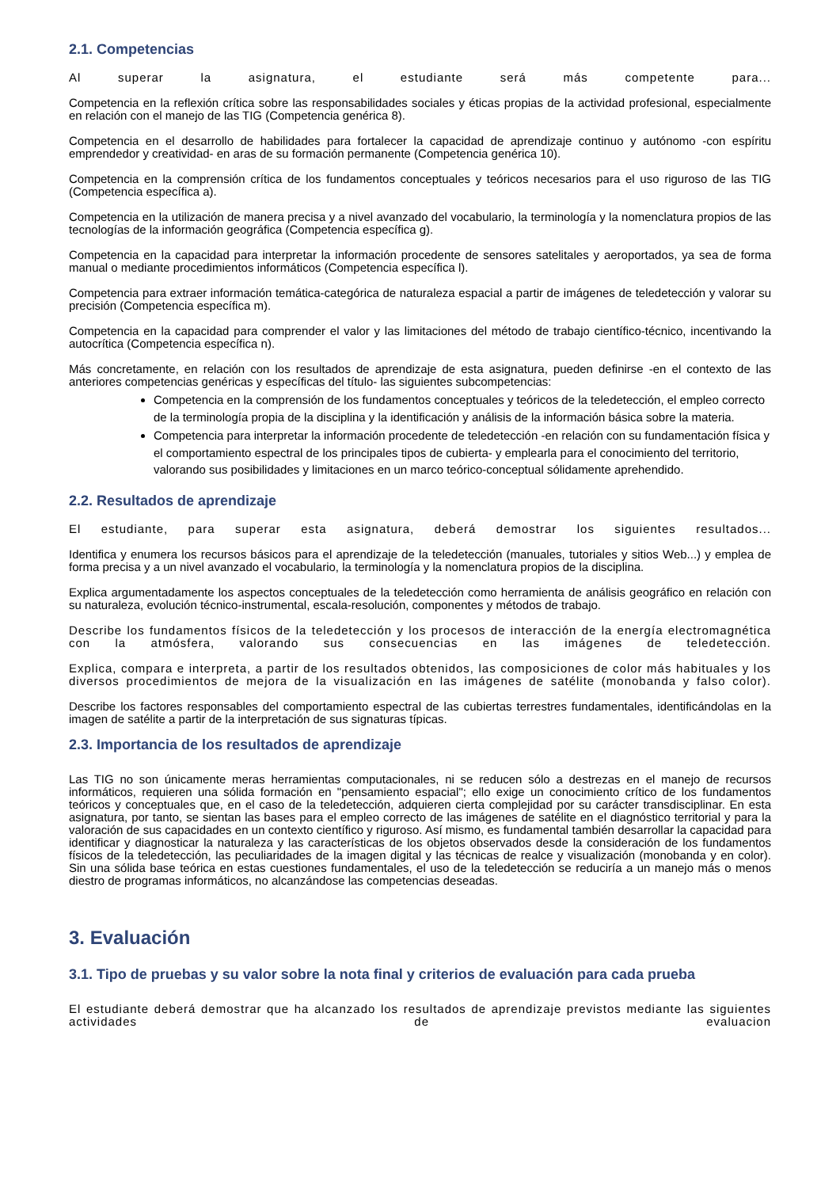2.1. Competencias
Al superar la asignatura, el estudiante será más competente para...
Competencia en la reflexión crítica sobre las responsabilidades sociales y éticas propias de la actividad profesional, especialmente en relación con el manejo de las TIG (Competencia genérica 8).
Competencia en el desarrollo de habilidades para fortalecer la capacidad de aprendizaje continuo y autónomo -con espíritu emprendedor y creatividad- en aras de su formación permanente (Competencia genérica 10).
Competencia en la comprensión crítica de los fundamentos conceptuales y teóricos necesarios para el uso riguroso de las TIG (Competencia específica a).
Competencia en la utilización de manera precisa y a nivel avanzado del vocabulario, la terminología y la nomenclatura propios de las tecnologías de la información geográfica (Competencia específica g).
Competencia en la capacidad para interpretar la información procedente de sensores satelitales y aeroportados, ya sea de forma manual o mediante procedimientos informáticos (Competencia específica l).
Competencia para extraer información temática-categórica de naturaleza espacial a partir de imágenes de teledetección y valorar su precisión (Competencia específica m).
Competencia en la capacidad para comprender el valor y las limitaciones del método de trabajo científico-técnico, incentivando la autocrítica (Competencia específica n).
Más concretamente, en relación con los resultados de aprendizaje de esta asignatura, pueden definirse -en el contexto de las anteriores competencias genéricas y específicas del título- las siguientes subcompetencias:
Competencia en la comprensión de los fundamentos conceptuales y teóricos de la teledetección, el empleo correcto de la terminología propia de la disciplina y la identificación y análisis de la información básica sobre la materia.
Competencia para interpretar la información procedente de teledetección -en relación con su fundamentación física y el comportamiento espectral de los principales tipos de cubierta- y emplearla para el conocimiento del territorio, valorando sus posibilidades y limitaciones en un marco teórico-conceptual sólidamente aprehendido.
2.2. Resultados de aprendizaje
El estudiante, para superar esta asignatura, deberá demostrar los siguientes resultados...
Identifica y enumera los recursos básicos para el aprendizaje de la teledetección (manuales, tutoriales y sitios Web...) y emplea de forma precisa y a un nivel avanzado el vocabulario, la terminología y la nomenclatura propios de la disciplina.
Explica argumentadamente los aspectos conceptuales de la teledetección como herramienta de análisis geográfico en relación con su naturaleza, evolución técnico-instrumental, escala-resolución, componentes y métodos de trabajo.
Describe los fundamentos físicos de la teledetección y los procesos de interacción de la energía electromagnética con la atmósfera, valorando sus consecuencias en las imágenes de teledetección.
Explica, compara e interpreta, a partir de los resultados obtenidos, las composiciones de color más habituales y los diversos procedimientos de mejora de la visualización en las imágenes de satélite (monobanda y falso color).
Describe los factores responsables del comportamiento espectral de las cubiertas terrestres fundamentales, identificándolas en la imagen de satélite a partir de la interpretación de sus signaturas típicas.
2.3. Importancia de los resultados de aprendizaje
Las TIG no son únicamente meras herramientas computacionales, ni se reducen sólo a destrezas en el manejo de recursos informáticos, requieren una sólida formación en "pensamiento espacial"; ello exige un conocimiento crítico de los fundamentos teóricos y conceptuales que, en el caso de la teledetección, adquieren cierta complejidad por su carácter transdisciplinar. En esta asignatura, por tanto, se sientan las bases para el empleo correcto de las imágenes de satélite en el diagnóstico territorial y para la valoración de sus capacidades en un contexto científico y riguroso. Así mismo, es fundamental también desarrollar la capacidad para identificar y diagnosticar la naturaleza y las características de los objetos observados desde la consideración de los fundamentos físicos de la teledetección, las peculiaridades de la imagen digital y las técnicas de realce y visualización (monobanda y en color). Sin una sólida base teórica en estas cuestiones fundamentales, el uso de la teledetección se reduciría a un manejo más o menos diestro de programas informáticos, no alcanzándose las competencias deseadas.
3. Evaluación
3.1. Tipo de pruebas y su valor sobre la nota final y criterios de evaluación para cada prueba
El estudiante deberá demostrar que ha alcanzado los resultados de aprendizaje previstos mediante las siguientes actividades de evaluacion